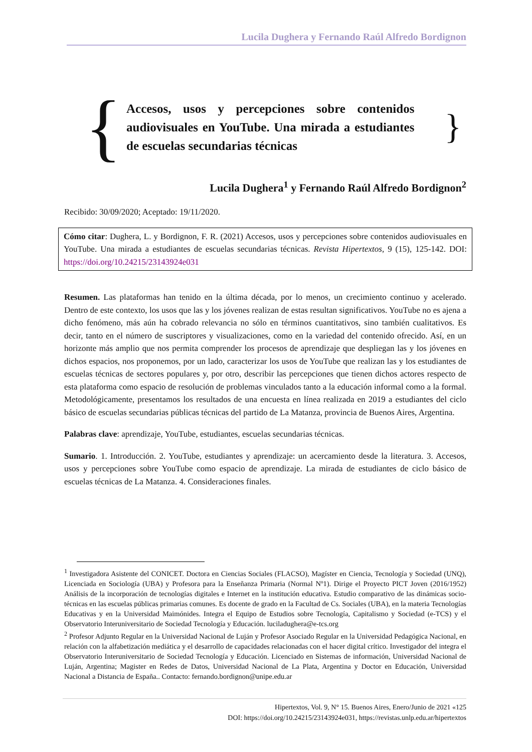Lucila Dughera y Fernando Raúl Alfredo Bordignon
{
Accesos, usos y percepciones sobre contenidos audiovisuales en YouTube. Una mirada a estudiantes de escuelas secundarias técnicas
}
Lucila Dughera<sup>1</sup> y Fernando Raúl Alfredo Bordignon<sup>2</sup>
Recibido: 30/09/2020; Aceptado: 19/11/2020.
Cómo citar: Dughera, L. y Bordignon, F. R. (2021) Accesos, usos y percepciones sobre contenidos audiovisuales en YouTube. Una mirada a estudiantes de escuelas secundarias técnicas. Revista Hipertextos, 9 (15), 125-142. DOI: https://doi.org/10.24215/23143924e031
Resumen. Las plataformas han tenido en la última década, por lo menos, un crecimiento continuo y acelerado. Dentro de este contexto, los usos que las y los jóvenes realizan de estas resultan significativos. YouTube no es ajena a dicho fenómeno, más aún ha cobrado relevancia no sólo en términos cuantitativos, sino también cualitativos. Es decir, tanto en el número de suscriptores y visualizaciones, como en la variedad del contenido ofrecido. Así, en un horizonte más amplio que nos permita comprender los procesos de aprendizaje que despliegan las y los jóvenes en dichos espacios, nos proponemos, por un lado, caracterizar los usos de YouTube que realizan las y los estudiantes de escuelas técnicas de sectores populares y, por otro, describir las percepciones que tienen dichos actores respecto de esta plataforma como espacio de resolución de problemas vinculados tanto a la educación informal como a la formal. Metodológicamente, presentamos los resultados de una encuesta en línea realizada en 2019 a estudiantes del ciclo básico de escuelas secundarias públicas técnicas del partido de La Matanza, provincia de Buenos Aires, Argentina.
Palabras clave: aprendizaje, YouTube, estudiantes, escuelas secundarias técnicas.
Sumario. 1. Introducción. 2. YouTube, estudiantes y aprendizaje: un acercamiento desde la literatura. 3. Accesos, usos y percepciones sobre YouTube como espacio de aprendizaje. La mirada de estudiantes de ciclo básico de escuelas técnicas de La Matanza. 4. Consideraciones finales.
<sup>1</sup> Investigadora Asistente del CONICET. Doctora en Ciencias Sociales (FLACSO), Magíster en Ciencia, Tecnología y Sociedad (UNQ), Licenciada en Sociología (UBA) y Profesora para la Enseñanza Primaria (Normal Nº1). Dirige el Proyecto PICT Joven (2016/1952) Análisis de la incorporación de tecnologías digitales e Internet en la institución educativa. Estudio comparativo de las dinámicas socio-técnicas en las escuelas públicas primarias comunes. Es docente de grado en la Facultad de Cs. Sociales (UBA), en la materia Tecnologías Educativas y en la Universidad Maimónides. Integra el Equipo de Estudios sobre Tecnología, Capitalismo y Sociedad (e-TCS) y el Observatorio Interuniversitario de Sociedad Tecnología y Educación. luciladughera@e-tcs.org
<sup>2</sup> Profesor Adjunto Regular en la Universidad Nacional de Luján y Profesor Asociado Regular en la Universidad Pedagógica Nacional, en relación con la alfabetización mediática y el desarrollo de capacidades relacionadas con el hacer digital crítico. Investigador del integra el Observatorio Interuniversitario de Sociedad Tecnología y Educación. Licenciado en Sistemas de información, Universidad Nacional de Luján, Argentina; Magister en Redes de Datos, Universidad Nacional de La Plata, Argentina y Doctor en Educación, Universidad Nacional a Distancia de España.. Contacto: fernando.bordignon@unipe.edu.ar
Hipertextos, Vol. 9, N° 15. Buenos Aires, Enero/Junio de 2021 «125
DOI: https://doi.org/10.24215/23143924e031, https://revistas.unlp.edu.ar/hipertextos